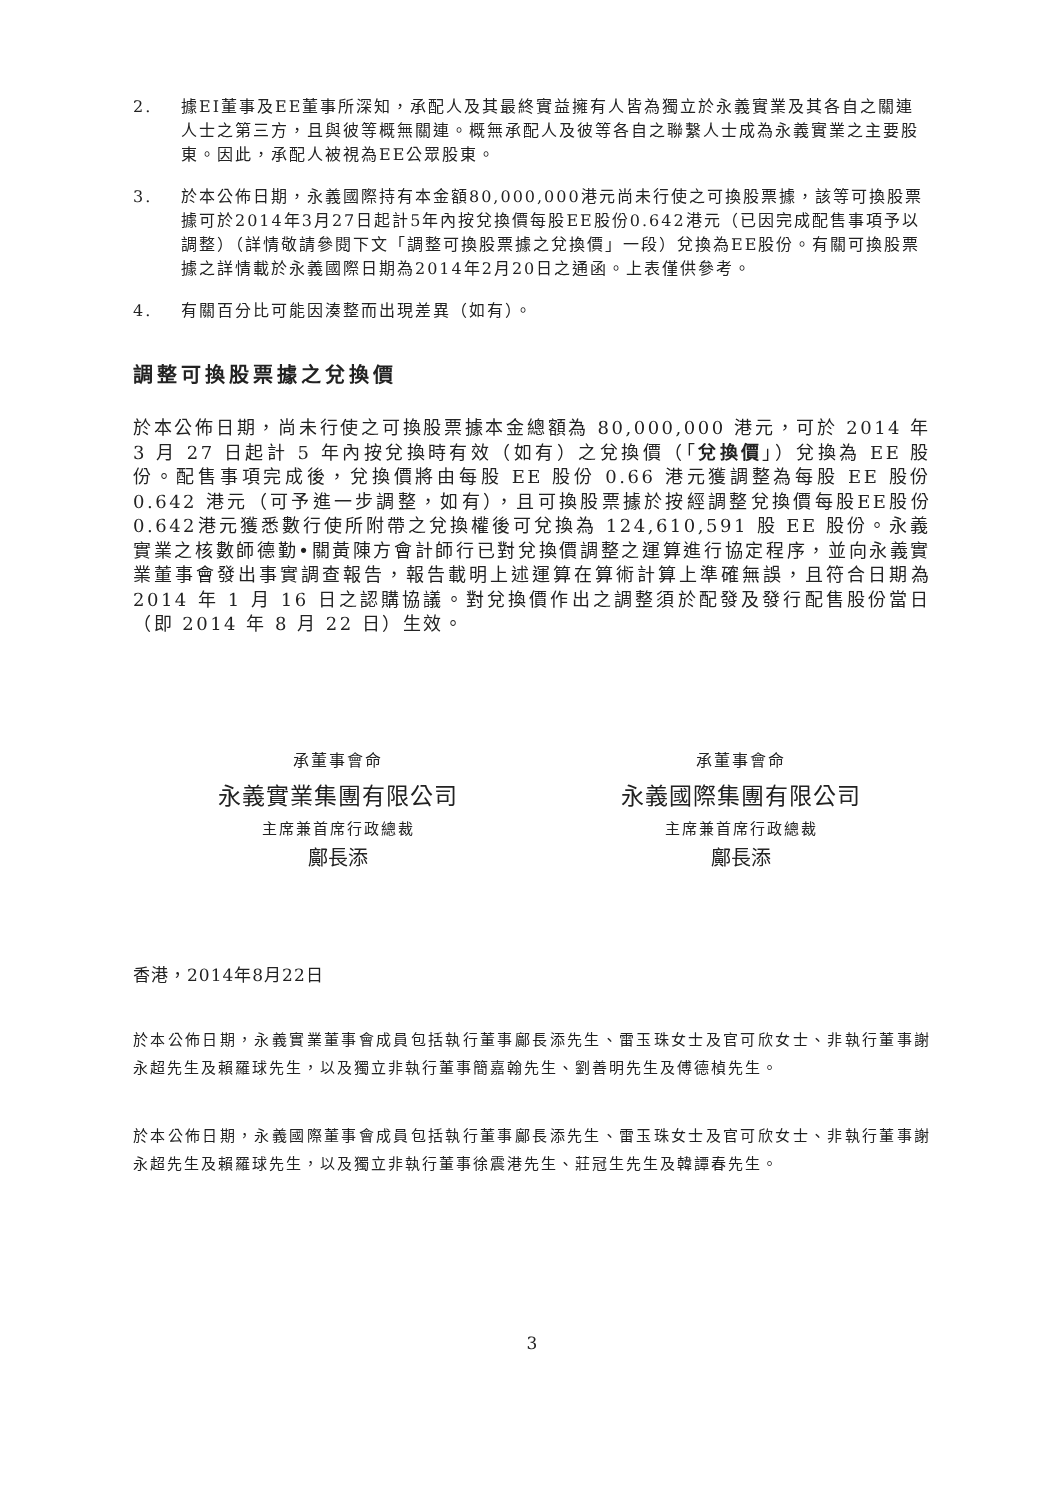2. 據EI董事及EE董事所深知，承配人及其最終實益擁有人皆為獨立於永義實業及其各自之關連人士之第三方，且與彼等概無關連。概無承配人及彼等各自之聯繫人士成為永義實業之主要股東。因此，承配人被視為EE公眾股東。
3. 於本公佈日期，永義國際持有本金額80,000,000港元尚未行使之可換股票據，該等可換股票據可於2014年3月27日起計5年內按兌換價每股EE股份0.642港元（已因完成配售事項予以調整）（詳情敬請參閱下文「調整可換股票據之兌換價」一段）兌換為EE股份。有關可換股票據之詳情載於永義國際日期為2014年2月20日之通函。上表僅供參考。
4. 有關百分比可能因湊整而出現差異（如有）。
調整可換股票據之兌換價
於本公佈日期，尚未行使之可換股票據本金總額為 80,000,000 港元，可於 2014 年 3 月 27 日起計 5 年內按兌換時有效（如有）之兌換價（「兌換價」）兌換為 EE 股份。配售事項完成後，兌換價將由每股 EE 股份 0.66 港元獲調整為每股 EE 股份 0.642 港元（可予進一步調整，如有），且可換股票據於按經調整兌換價每股EE股份0.642港元獲悉數行使所附帶之兌換權後可兌換為 124,610,591 股 EE 股份。永義實業之核數師德勤•關黃陳方會計師行已對兌換價調整之運算進行協定程序，並向永義實業董事會發出事實調查報告，報告載明上述運算在算術計算上準確無誤，且符合日期為 2014 年 1 月 16 日之認購協議。對兌換價作出之調整須於配發及發行配售股份當日（即 2014 年 8 月 22 日）生效。
承董事會命
永義實業集團有限公司
主席兼首席行政總裁
鄺長添
承董事會命
永義國際集團有限公司
主席兼首席行政總裁
鄺長添
香港，2014年8月22日
於本公佈日期，永義實業董事會成員包括執行董事鄺長添先生、雷玉珠女士及官可欣女士、非執行董事謝永超先生及賴羅球先生，以及獨立非執行董事簡嘉翰先生、劉善明先生及傅德楨先生。
於本公佈日期，永義國際董事會成員包括執行董事鄺長添先生、雷玉珠女士及官可欣女士、非執行董事謝永超先生及賴羅球先生，以及獨立非執行董事徐震港先生、莊冠生先生及韓譚春先生。
3